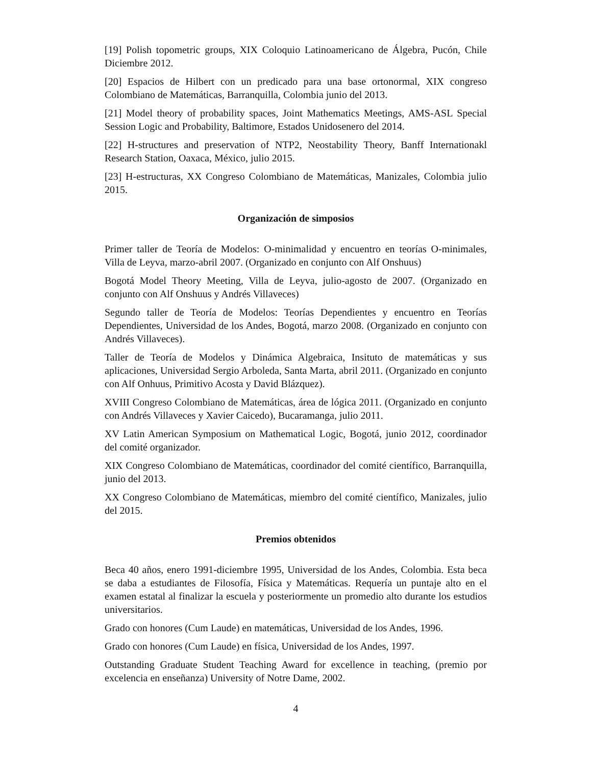[19] Polish topometric groups, XIX Coloquio Latinoamericano de Álgebra, Pucón, Chile Diciembre 2012.
[20] Espacios de Hilbert con un predicado para una base ortonormal, XIX congreso Colombiano de Matemáticas, Barranquilla, Colombia junio del 2013.
[21] Model theory of probability spaces, Joint Mathematics Meetings, AMS-ASL Special Session Logic and Probability, Baltimore, Estados Unidosenero del 2014.
[22] H-structures and preservation of NTP2, Neostability Theory, Banff Internationakl Research Station, Oaxaca, México, julio 2015.
[23] H-estructuras, XX Congreso Colombiano de Matemáticas, Manizales, Colombia julio 2015.
Organización de simposios
Primer taller de Teoría de Modelos: O-minimalidad y encuentro en teorías O-minimales, Villa de Leyva, marzo-abril 2007. (Organizado en conjunto con Alf Onshuus)
Bogotá Model Theory Meeting, Villa de Leyva, julio-agosto de 2007. (Organizado en conjunto con Alf Onshuus y Andrés Villaveces)
Segundo taller de Teoría de Modelos: Teorías Dependientes y encuentro en Teorías Dependientes, Universidad de los Andes, Bogotá, marzo 2008. (Organizado en conjunto con Andrés Villaveces).
Taller de Teoría de Modelos y Dinámica Algebraica, Insituto de matemáticas y sus aplicaciones, Universidad Sergio Arboleda, Santa Marta, abril 2011. (Organizado en conjunto con Alf Onhuus, Primitivo Acosta y David Blázquez).
XVIII Congreso Colombiano de Matemáticas, área de lógica 2011. (Organizado en conjunto con Andrés Villaveces y Xavier Caicedo), Bucaramanga, julio 2011.
XV Latin American Symposium on Mathematical Logic, Bogotá, junio 2012, coordinador del comité organizador.
XIX Congreso Colombiano de Matemáticas, coordinador del comité científico, Barranquilla, junio del 2013.
XX Congreso Colombiano de Matemáticas, miembro del comité científico, Manizales, julio del 2015.
Premios obtenidos
Beca 40 años, enero 1991-diciembre 1995, Universidad de los Andes, Colombia. Esta beca se daba a estudiantes de Filosofía, Física y Matemáticas. Requería un puntaje alto en el examen estatal al finalizar la escuela y posteriormente un promedio alto durante los estudios universitarios.
Grado con honores (Cum Laude) en matemáticas, Universidad de los Andes, 1996.
Grado con honores (Cum Laude) en física, Universidad de los Andes, 1997.
Outstanding Graduate Student Teaching Award for excellence in teaching, (premio por excelencia en enseñanza) University of Notre Dame, 2002.
4